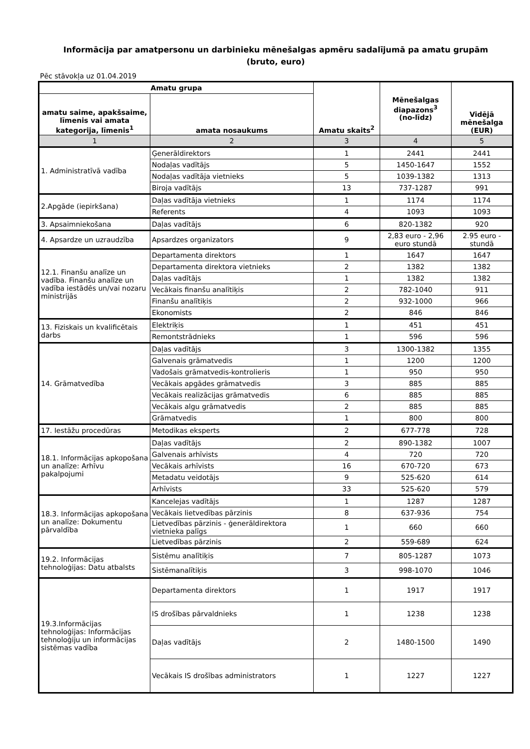Informācija par amatpersonu un darbinieku mēnešalgas apmēru sadalījumā pa amatu grupām
(bruto, euro)
Pēc stāvokļa uz 01.04.2019
| Amatu grupa | | Amatu skaits<sup>2</sup> | Mēnešalgas diapazons<sup>3</sup> (no-līdz) | Vidējā mēnešalga (EUR) |
| --- | --- | --- | --- | --- |
| amatu saime, apakšsaime, līmenis vai amata kategorija, līmenis<sup>1</sup> | amata nosaukums | | | |
| 1 | 2 | 3 | 4 | 5 |
| 1. Administratīvā vadība | Ģenerāldirektors | 1 | 2441 | 2441 |
| | Nodaļas vadītājs | 5 | 1450-1647 | 1552 |
| | Nodaļas vadītāja vietnieks | 5 | 1039-1382 | 1313 |
| | Biroja vadītājs | 13 | 737-1287 | 991 |
| 2.Apgāde (iepirkšana) | Daļas vadītāja vietnieks | 1 | 1174 | 1174 |
| | Referents | 4 | 1093 | 1093 |
| 3. Apsaimniekošana | Daļas vadītājs | 6 | 820-1382 | 920 |
| 4. Apsardze un uzraudzība | Apsardzes organizators | 9 | 2,83 euro - 2,96 euro stundā | 2.95 euro - stundā |
| 12.1. Finanšu analīze un vadība. Finanšu analīze un vadība iestādēs un/vai nozaru ministrijās | Departamenta direktors | 1 | 1647 | 1647 |
| | Departamenta direktora vietnieks | 2 | 1382 | 1382 |
| | Daļas vadītājs | 1 | 1382 | 1382 |
| | Vecākais finanšu analītiķis | 2 | 782-1040 | 911 |
| | Finanšu analītiķis | 2 | 932-1000 | 966 |
| | Ekonomists | 2 | 846 | 846 |
| 13. Fiziskais un kvalificētais darbs | Elektriķis | 1 | 451 | 451 |
| | Remontstrādnieks | 1 | 596 | 596 |
| 14. Grāmatvedība | Daļas vadītājs | 3 | 1300-1382 | 1355 |
| | Galvenais grāmatvedis | 1 | 1200 | 1200 |
| | Vadošais grāmatvedis-kontrolieris | 1 | 950 | 950 |
| | Vecākais apgādes grāmatvedis | 3 | 885 | 885 |
| | Vecākais realizācijas grāmatvedis | 6 | 885 | 885 |
| | Vecākais algu grāmatvedis | 2 | 885 | 885 |
| | Grāmatvedis | 1 | 800 | 800 |
| 17. Iestāžu procedūras | Metodikas eksperts | 2 | 677-778 | 728 |
| 18.1. Informācijas apkopošana un analīze: Arhīvu pakalpojumi | Daļas vadītājs | 2 | 890-1382 | 1007 |
| | Galvenais arhīvists | 4 | 720 | 720 |
| | Vecākais arhīvists | 16 | 670-720 | 673 |
| | Metadatu veidotājs | 9 | 525-620 | 614 |
| | Arhīvists | 33 | 525-620 | 579 |
| 18.3. Informācijas apkopošana un analīze: Dokumentu pārvaldība | Kancelejas vadītājs | 1 | 1287 | 1287 |
| | Vecākais lietvedības pārzinis | 8 | 637-936 | 754 |
| | Lietvedības pārzinis - ģenerāldirektora vietnieka palīgs | 1 | 660 | 660 |
| | Lietvedības pārzinis | 2 | 559-689 | 624 |
| 19.2. Informācijas tehnoloģijas: Datu atbalsts | Sistēmu analītiķis | 7 | 805-1287 | 1073 |
| | Sistēmanalītiķis | 3 | 998-1070 | 1046 |
| 19.3.Informācijas tehnoloģijas: Informācijas tehnoloģiju un informācijas sistēmas vadība | Departamenta direktors | 1 | 1917 | 1917 |
| | IS drošības pārvaldnieks | 1 | 1238 | 1238 |
| | Daļas vadītājs | 2 | 1480-1500 | 1490 |
| | Vecākais IS drošības administrators | 1 | 1227 | 1227 |